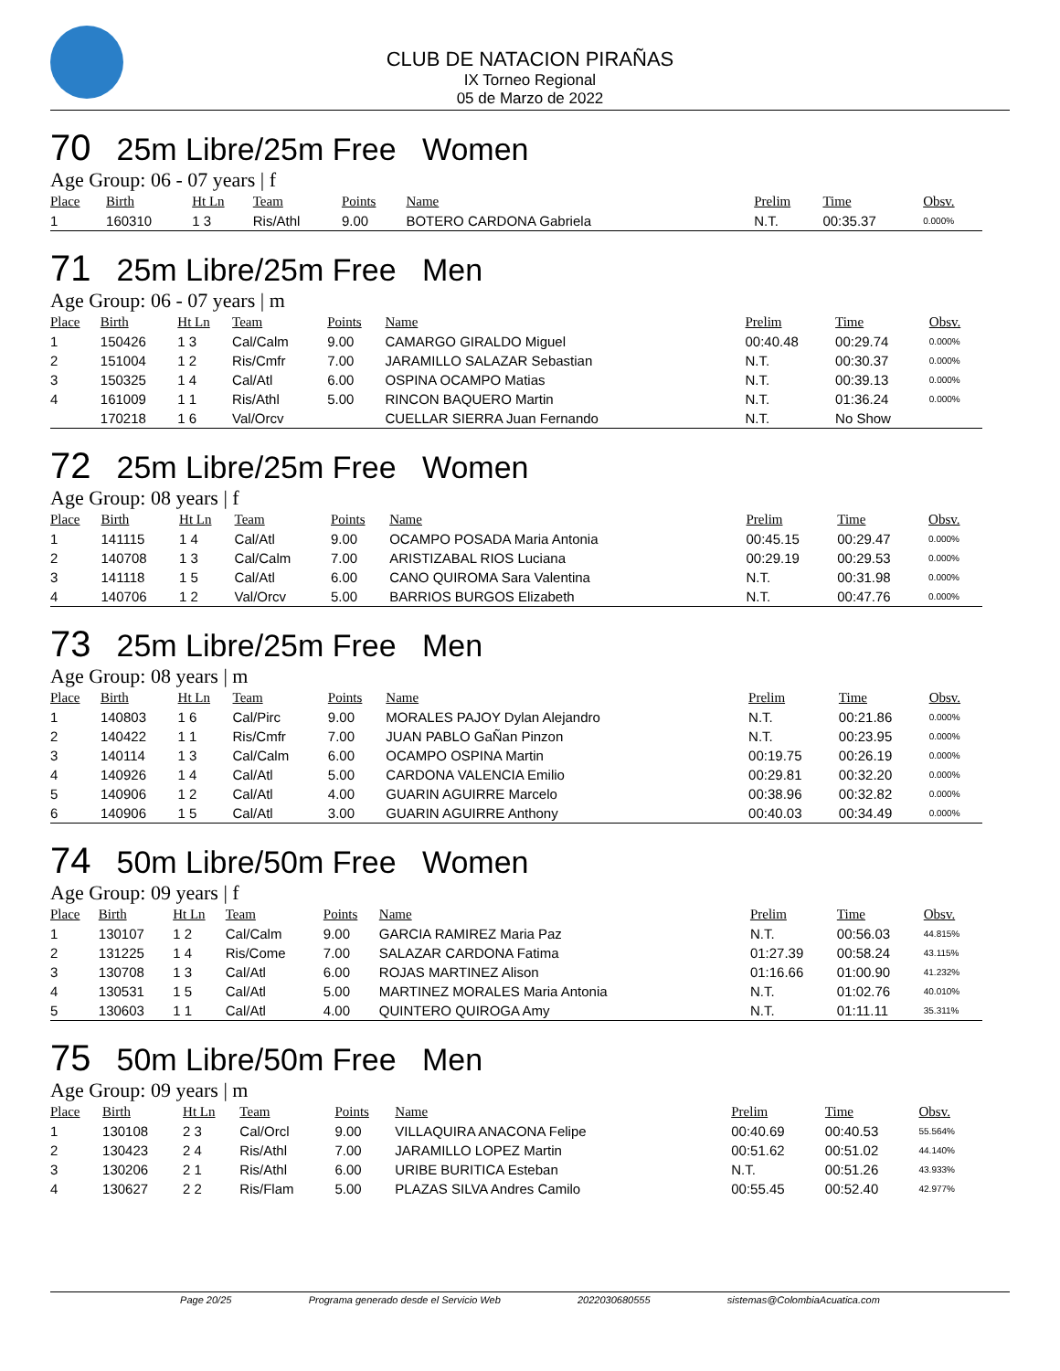CLUB DE NATACION PIRAÑAS
IX Torneo Regional
05 de Marzo de 2022
70 25m Libre/25m Free Women
Age Group: 06 - 07 years | f
| Place | Birth | Ht Ln | Team | Points | Name | Prelim | Time | Obsv. |
| --- | --- | --- | --- | --- | --- | --- | --- | --- |
| 1 | 160310 | 1 3 | Ris/Athl | 9.00 | BOTERO CARDONA Gabriela | N.T. | 00:35.37 | 0.000% |
71 25m Libre/25m Free Men
Age Group: 06 - 07 years | m
| Place | Birth | Ht Ln | Team | Points | Name | Prelim | Time | Obsv. |
| --- | --- | --- | --- | --- | --- | --- | --- | --- |
| 1 | 150426 | 1 3 | Cal/Calm | 9.00 | CAMARGO GIRALDO Miguel | 00:40.48 | 00:29.74 | 0.000% |
| 2 | 151004 | 1 2 | Ris/Cmfr | 7.00 | JARAMILLO SALAZAR Sebastian | N.T. | 00:30.37 | 0.000% |
| 3 | 150325 | 1 4 | Cal/Atl | 6.00 | OSPINA OCAMPO Matias | N.T. | 00:39.13 | 0.000% |
| 4 | 161009 | 1 1 | Ris/Athl | 5.00 | RINCON BAQUERO Martin | N.T. | 01:36.24 | 0.000% |
| | 170218 | 1 6 | Val/Orcv | | CUELLAR SIERRA Juan Fernando | N.T. | No Show | |
72 25m Libre/25m Free Women
Age Group: 08 years | f
| Place | Birth | Ht Ln | Team | Points | Name | Prelim | Time | Obsv. |
| --- | --- | --- | --- | --- | --- | --- | --- | --- |
| 1 | 141115 | 1 4 | Cal/Atl | 9.00 | OCAMPO POSADA Maria Antonia | 00:45.15 | 00:29.47 | 0.000% |
| 2 | 140708 | 1 3 | Cal/Calm | 7.00 | ARISTIZABAL RIOS Luciana | 00:29.19 | 00:29.53 | 0.000% |
| 3 | 141118 | 1 5 | Cal/Atl | 6.00 | CANO QUIROMA Sara Valentina | N.T. | 00:31.98 | 0.000% |
| 4 | 140706 | 1 2 | Val/Orcv | 5.00 | BARRIOS BURGOS Elizabeth | N.T. | 00:47.76 | 0.000% |
73 25m Libre/25m Free Men
Age Group: 08 years | m
| Place | Birth | Ht Ln | Team | Points | Name | Prelim | Time | Obsv. |
| --- | --- | --- | --- | --- | --- | --- | --- | --- |
| 1 | 140803 | 1 6 | Cal/Pirc | 9.00 | MORALES PAJOY Dylan Alejandro | N.T. | 00:21.86 | 0.000% |
| 2 | 140422 | 1 1 | Ris/Cmfr | 7.00 | JUAN PABLO GaÑan Pinzon | N.T. | 00:23.95 | 0.000% |
| 3 | 140114 | 1 3 | Cal/Calm | 6.00 | OCAMPO OSPINA Martin | 00:19.75 | 00:26.19 | 0.000% |
| 4 | 140926 | 1 4 | Cal/Atl | 5.00 | CARDONA VALENCIA Emilio | 00:29.81 | 00:32.20 | 0.000% |
| 5 | 140906 | 1 2 | Cal/Atl | 4.00 | GUARIN AGUIRRE Marcelo | 00:38.96 | 00:32.82 | 0.000% |
| 6 | 140906 | 1 5 | Cal/Atl | 3.00 | GUARIN AGUIRRE Anthony | 00:40.03 | 00:34.49 | 0.000% |
74 50m Libre/50m Free Women
Age Group: 09 years | f
| Place | Birth | Ht Ln | Team | Points | Name | Prelim | Time | Obsv. |
| --- | --- | --- | --- | --- | --- | --- | --- | --- |
| 1 | 130107 | 1 2 | Cal/Calm | 9.00 | GARCIA RAMIREZ Maria Paz | N.T. | 00:56.03 | 44.815% |
| 2 | 131225 | 1 4 | Ris/Come | 7.00 | SALAZAR CARDONA Fatima | 01:27.39 | 00:58.24 | 43.115% |
| 3 | 130708 | 1 3 | Cal/Atl | 6.00 | ROJAS MARTINEZ Alison | 01:16.66 | 01:00.90 | 41.232% |
| 4 | 130531 | 1 5 | Cal/Atl | 5.00 | MARTINEZ MORALES Maria Antonia | N.T. | 01:02.76 | 40.010% |
| 5 | 130603 | 1 1 | Cal/Atl | 4.00 | QUINTERO QUIROGA Amy | N.T. | 01:11.11 | 35.311% |
75 50m Libre/50m Free Men
Age Group: 09 years | m
| Place | Birth | Ht Ln | Team | Points | Name | Prelim | Time | Obsv. |
| --- | --- | --- | --- | --- | --- | --- | --- | --- |
| 1 | 130108 | 2 3 | Cal/Orcl | 9.00 | VILLAQUIRA ANACONA Felipe | 00:40.69 | 00:40.53 | 55.564% |
| 2 | 130423 | 2 4 | Ris/Athl | 7.00 | JARAMILLO LOPEZ Martin | 00:51.62 | 00:51.02 | 44.140% |
| 3 | 130206 | 2 1 | Ris/Athl | 6.00 | URIBE BURITICA Esteban | N.T. | 00:51.26 | 43.933% |
| 4 | 130627 | 2 2 | Ris/Flam | 5.00 | PLAZAS SILVA Andres Camilo | 00:55.45 | 00:52.40 | 42.977% |
Page 20/25 Programa generado desde el Servicio Web 2022030680555 sistemas@ColombiaAcuatica.com